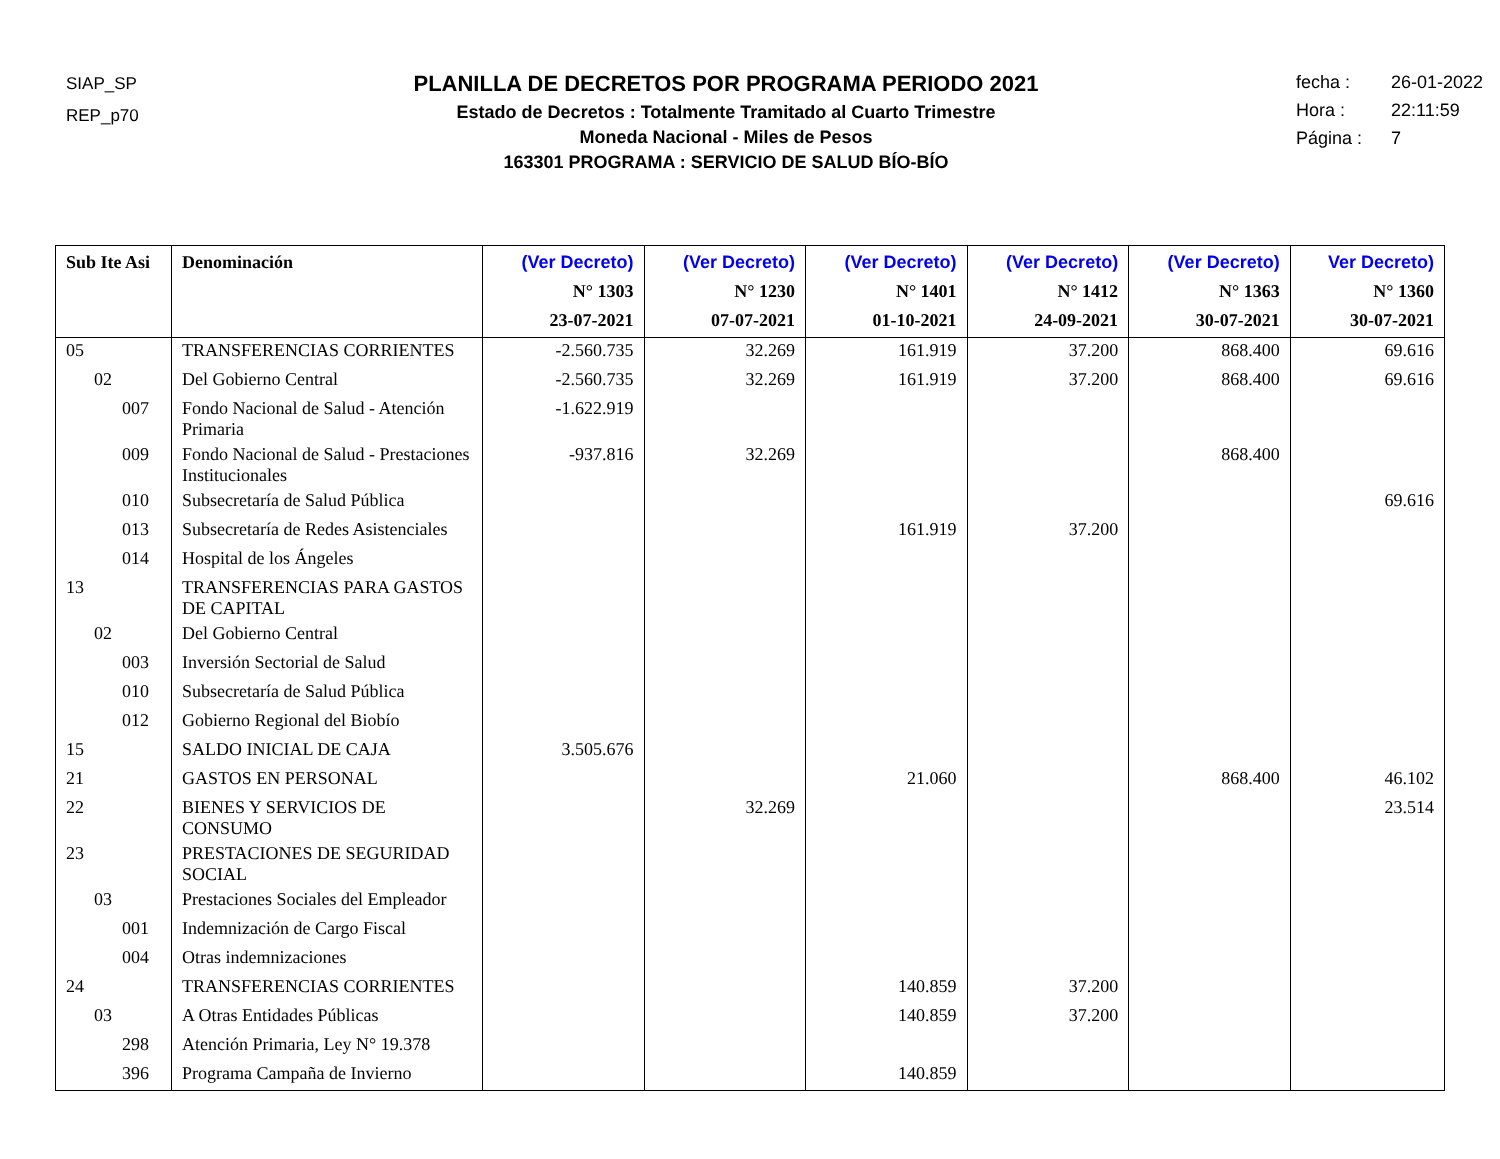SIAP_SP
REP_p70
PLANILLA DE DECRETOS POR PROGRAMA PERIODO 2021
Estado de Decretos : Totalmente Tramitado al Cuarto Trimestre
Moneda Nacional - Miles de Pesos
163301 PROGRAMA : SERVICIO DE SALUD BÍO-BÍO
fecha : 26-01-2022
Hora : 22:11:59
Página : 7
| Sub Ite Asi | Denominación | (Ver Decreto) N° 1303 23-07-2021 | (Ver Decreto) N° 1230 07-07-2021 | (Ver Decreto) N° 1401 01-10-2021 | (Ver Decreto) N° 1412 24-09-2021 | (Ver Decreto) N° 1363 30-07-2021 | Ver Decreto) N° 1360 30-07-2021 |
| --- | --- | --- | --- | --- | --- | --- | --- |
| 05 | TRANSFERENCIAS CORRIENTES | -2.560.735 | 32.269 | 161.919 | 37.200 | 868.400 | 69.616 |
| 02 | Del Gobierno Central | -2.560.735 | 32.269 | 161.919 | 37.200 | 868.400 | 69.616 |
| 007 | Fondo Nacional de Salud - Atención Primaria | -1.622.919 | | | | | |
| 009 | Fondo Nacional de Salud - Prestaciones Institucionales | -937.816 | 32.269 | | | 868.400 | |
| 010 | Subsecretaría de Salud Pública | | | | | | 69.616 |
| 013 | Subsecretaría de Redes Asistenciales | | | 161.919 | 37.200 | | |
| 014 | Hospital de los Ángeles | | | | | | |
| 13 | TRANSFERENCIAS PARA GASTOS DE CAPITAL | | | | | | |
| 02 | Del Gobierno Central | | | | | | |
| 003 | Inversión Sectorial de Salud | | | | | | |
| 010 | Subsecretaría de Salud Pública | | | | | | |
| 012 | Gobierno Regional del Biobío | | | | | | |
| 15 | SALDO INICIAL DE CAJA | 3.505.676 | | | | | |
| 21 | GASTOS EN PERSONAL | | | 21.060 | | 868.400 | 46.102 |
| 22 | BIENES Y SERVICIOS DE CONSUMO | | 32.269 | | | | 23.514 |
| 23 | PRESTACIONES DE SEGURIDAD SOCIAL | | | | | | |
| 03 | Prestaciones Sociales del Empleador | | | | | | |
| 001 | Indemnización de Cargo Fiscal | | | | | | |
| 004 | Otras indemnizaciones | | | | | | |
| 24 | TRANSFERENCIAS CORRIENTES | | | 140.859 | 37.200 | | |
| 03 | A Otras Entidades Públicas | | | 140.859 | 37.200 | | |
| 298 | Atención Primaria, Ley N° 19.378 | | | | | | |
| 396 | Programa Campaña de Invierno | | | 140.859 | | | |